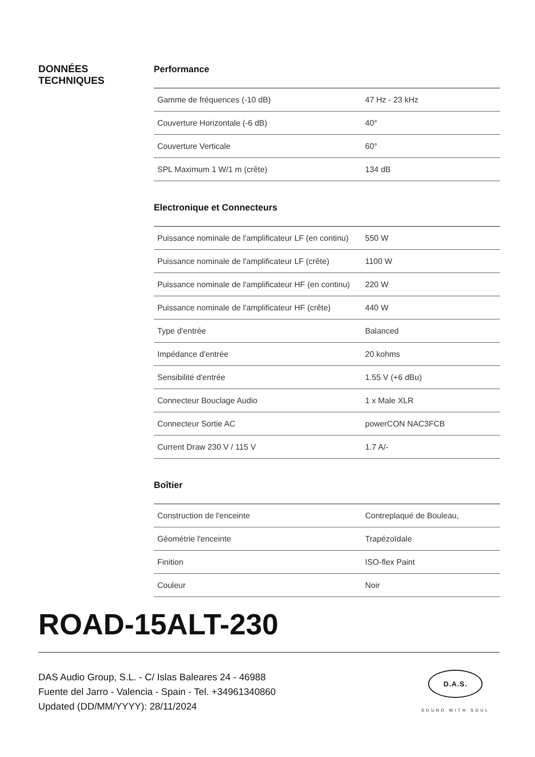DONNÉES
TECHNIQUES
Performance
| Gamme de fréquences (-10 dB) | 47 Hz - 23 kHz |
| Couverture Horizontale (-6 dB) | 40° |
| Couverture Verticale | 60° |
| SPL Maximum 1 W/1 m (crête) | 134 dB |
Electronique et Connecteurs
| Puissance nominale de l'amplificateur LF (en continu) | 550 W |
| Puissance nominale de l'amplificateur LF (crête) | 1100 W |
| Puissance nominale de l'amplificateur HF (en continu) | 220 W |
| Puissance nominale de l'amplificateur HF (crête) | 440 W |
| Type d'entrée | Balanced |
| Impédance d'entrée | 20 kohms |
| Sensibilité d'entrée | 1.55 V (+6 dBu) |
| Connecteur Bouclage Audio | 1 x Male XLR |
| Connecteur Sortie AC | powerCON NAC3FCB |
| Current Draw 230 V / 115 V | 1.7 A/- |
Boîtier
| Construction de l'enceinte | Contreplaqué de Bouleau, |
| Géométrie l'enceinte | Trapézoïdale |
| Finition | ISO-flex Paint |
| Couleur | Noir |
ROAD-15ALT-230
DAS Audio Group, S.L. - C/ Islas Baleares 24 - 46988
Fuente del Jarro - Valencia - Spain - Tel. +34961340860
Updated (DD/MM/YYYY): 28/11/2024
D.A.S.
SOUND WITH SOUL